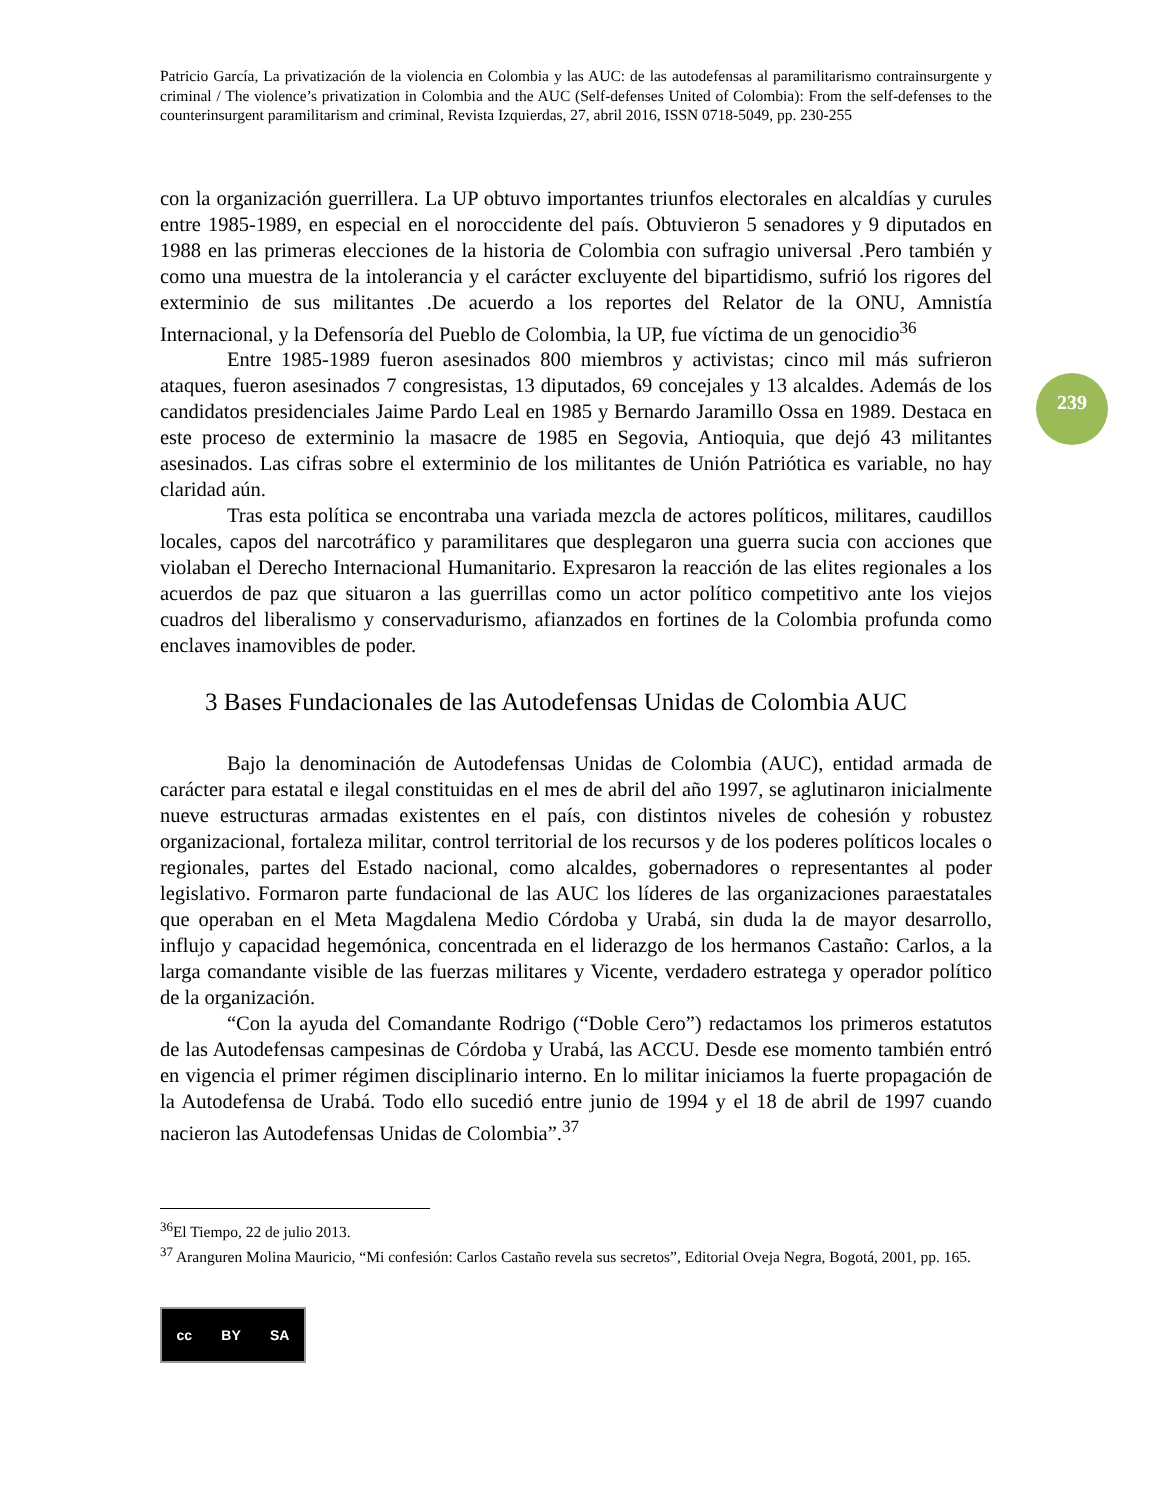239
Patricio García, La privatización de la violencia en Colombia y las AUC: de las autodefensas al paramilitarismo contrainsurgente y criminal / The violence’s privatization in Colombia and the AUC (Self-defenses United of Colombia): From the self-defenses to the counterinsurgent paramilitarism and criminal, Revista Izquierdas, 27, abril 2016, ISSN 0718-5049, pp. 230-255
con la organización guerrillera. La UP obtuvo importantes triunfos electorales en alcaldías y curules entre 1985-1989, en especial en el noroccidente del país. Obtuvieron 5 senadores y 9 diputados en 1988 en las primeras elecciones de la historia de Colombia con sufragio universal .Pero también y como una muestra de la intolerancia y el carácter excluyente del bipartidismo, sufrió los rigores del exterminio de sus militantes .De acuerdo a los reportes del Relator de la ONU, Amnistía Internacional, y la Defensoría del Pueblo de Colombia, la UP, fue víctima de un genocidio<sup>36</sup>
Entre 1985-1989 fueron asesinados 800 miembros y activistas; cinco mil más sufrieron ataques, fueron asesinados 7 congresistas, 13 diputados, 69 concejales y 13 alcaldes. Además de los candidatos presidenciales Jaime Pardo Leal en 1985 y Bernardo Jaramillo Ossa en 1989. Destaca en este proceso de exterminio la masacre de 1985 en Segovia, Antioquia, que dejó 43 militantes asesinados. Las cifras sobre el exterminio de los militantes de Unión Patriótica es variable, no hay claridad aún.
Tras esta política se encontraba una variada mezcla de actores políticos, militares, caudillos locales, capos del narcotráfico y paramilitares que desplegaron una guerra sucia con acciones que violaban el Derecho Internacional Humanitario. Expresaron la reacción de las elites regionales a los acuerdos de paz que situaron a las guerrillas como un actor político competitivo ante los viejos cuadros del liberalismo y conservadurismo, afianzados en fortines de la Colombia profunda como enclaves inamovibles de poder.
3 Bases Fundacionales de las Autodefensas Unidas de Colombia AUC
Bajo la denominación de Autodefensas Unidas de Colombia (AUC), entidad armada de carácter para estatal e ilegal constituidas en el mes de abril del año 1997, se aglutinaron inicialmente nueve estructuras armadas existentes en el país, con distintos niveles de cohesión y robustez organizacional, fortaleza militar, control territorial de los recursos y de los poderes políticos locales o regionales, partes del Estado nacional, como alcaldes, gobernadores o representantes al poder legislativo. Formaron parte fundacional de las AUC los líderes de las organizaciones paraestatales que operaban en el Meta Magdalena Medio Córdoba y Urabá, sin duda la de mayor desarrollo, influjo y capacidad hegemónica, concentrada en el liderazgo de los hermanos Castaño: Carlos, a la larga comandante visible de las fuerzas militares y Vicente, verdadero estratega y operador político de la organización.
“Con la ayuda del Comandante Rodrigo (“Doble Cero”) redactamos los primeros estatutos de las Autodefensas campesinas de Córdoba y Urabá, las ACCU. Desde ese momento también entró en vigencia el primer régimen disciplinario interno. En lo militar iniciamos la fuerte propagación de la Autodefensa de Urabá. Todo ello sucedió entre junio de 1994 y el 18 de abril de 1997 cuando nacieron las Autodefensas Unidas de Colombia”.<sup>37</sup>
<sup>36</sup> El Tiempo, 22 de julio 2013.
<sup>37</sup> Aranguren Molina Mauricio, “Mi confesión: Carlos Castaño revela sus secretos”, Editorial Oveja Negra, Bogotá, 2001, pp. 165.
cc BY SA